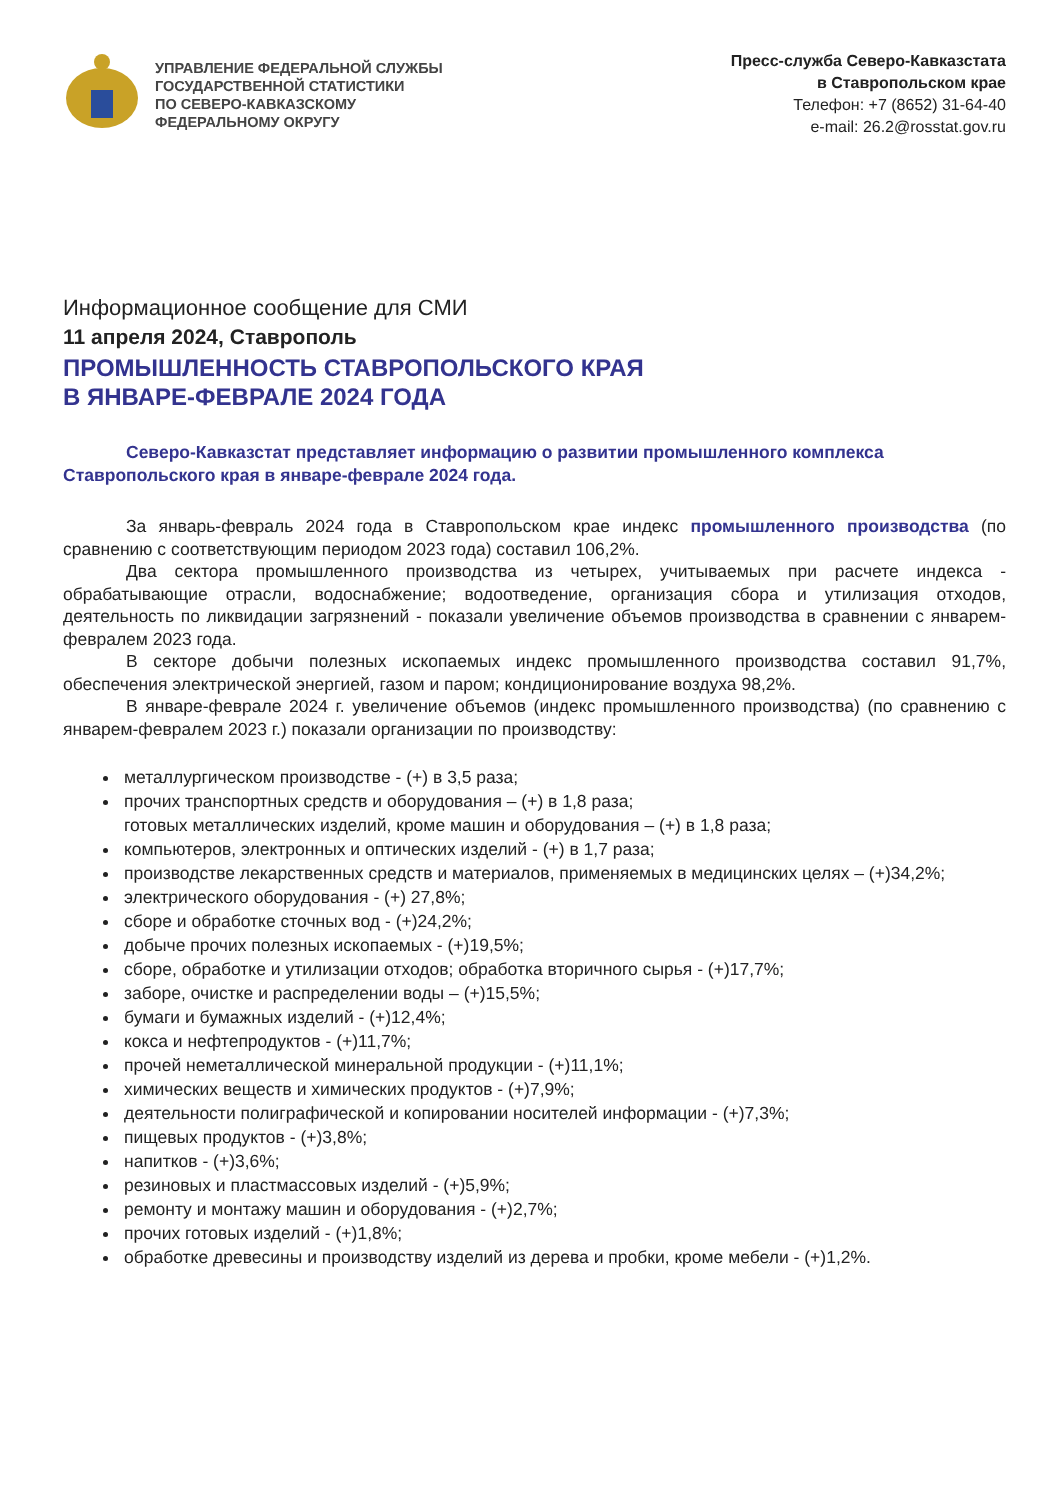УПРАВЛЕНИЕ ФЕДЕРАЛЬНОЙ СЛУЖБЫ
ГОСУДАРСТВЕННОЙ СТАТИСТИКИ
ПО СЕВЕРО-КАВКАЗСКОМУ
ФЕДЕРАЛЬНОМУ ОКРУГУ
Пресс-служба Северо-Кавказстата
в Ставропольском крае
Телефон: +7 (8652) 31-64-40
e-mail: 26.2@rosstat.gov.ru
Информационное сообщение для СМИ
11 апреля 2024, Ставрополь
ПРОМЫШЛЕННОСТЬ СТАВРОПОЛЬСКОГО КРАЯ
В ЯНВАРЕ-ФЕВРАЛЕ 2024 ГОДА
Северо-Кавказстат представляет информацию о развитии промышленного комплекса Ставропольского края в январе-феврале 2024 года.
За январь-февраль 2024 года в Ставропольском крае индекс промышленного производства (по сравнению с соответствующим периодом 2023 года) составил 106,2%.
Два сектора промышленного производства из четырех, учитываемых при расчете индекса - обрабатывающие отрасли, водоснабжение; водоотведение, организация сбора и утилизация отходов, деятельность по ликвидации загрязнений - показали увеличение объемов производства в сравнении с январем-февралем 2023 года.
В секторе добычи полезных ископаемых индекс промышленного производства составил 91,7%, обеспечения электрической энергией, газом и паром; кондиционирование воздуха 98,2%.
В январе-феврале 2024 г. увеличение объемов (индекс промышленного производства) (по сравнению с январем-февралем 2023 г.) показали организации по производству:
металлургическом производстве - (+) в 3,5 раза;
прочих транспортных средств и оборудования – (+) в 1,8 раза;
готовых металлических изделий, кроме машин и оборудования – (+) в 1,8 раза;
компьютеров, электронных и оптических изделий - (+) в 1,7 раза;
производстве лекарственных средств и материалов, применяемых в медицинских целях – (+)34,2%;
электрического оборудования - (+) 27,8%;
сборе и обработке сточных вод - (+)24,2%;
добыче прочих полезных ископаемых - (+)19,5%;
сборе, обработке и утилизации отходов; обработка вторичного сырья - (+)17,7%;
заборе, очистке и распределении воды – (+)15,5%;
бумаги и бумажных изделий - (+)12,4%;
кокса и нефтепродуктов - (+)11,7%;
прочей неметаллической минеральной продукции - (+)11,1%;
химических веществ и химических продуктов - (+)7,9%;
деятельности полиграфической и копировании носителей информации - (+)7,3%;
пищевых продуктов - (+)3,8%;
напитков - (+)3,6%;
резиновых и пластмассовых изделий - (+)5,9%;
ремонту и монтажу машин и оборудования - (+)2,7%;
прочих готовых изделий - (+)1,8%;
обработке древесины и производству изделий из дерева и пробки, кроме мебели - (+)1,2%.